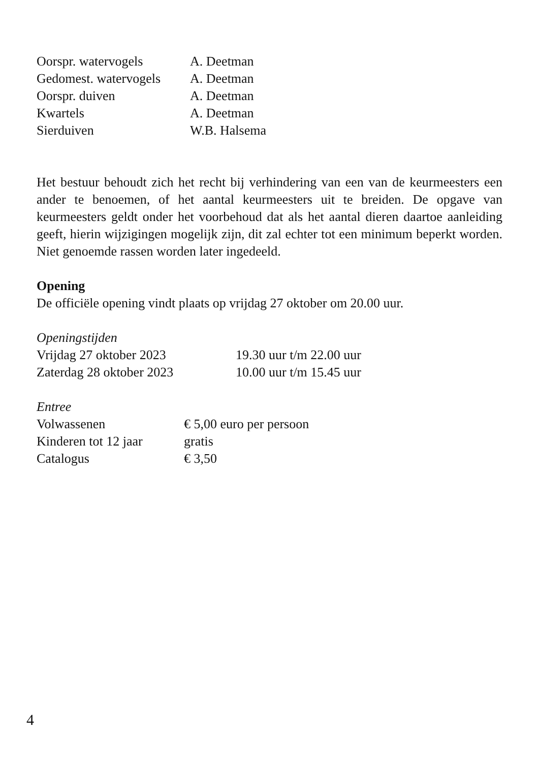| Oorspr. watervogels | A. Deetman |
| Gedomest. watervogels | A. Deetman |
| Oorspr. duiven | A. Deetman |
| Kwartels | A. Deetman |
| Sierduiven | W.B. Halsema |
Het bestuur behoudt zich het recht bij verhindering van een van de keurmeesters een ander te benoemen, of het aantal keurmeesters uit te breiden. De opgave van keurmeesters geldt onder het voorbehoud dat als het aantal dieren daartoe aanleiding geeft, hierin wijzigingen mogelijk zijn, dit zal echter tot een minimum beperkt worden. Niet genoemde rassen worden later ingedeeld.
Opening
De officiële opening vindt plaats op vrijdag 27 oktober om 20.00 uur.
Openingstijden
| Vrijdag 27 oktober 2023 | 19.30 uur t/m 22.00 uur |
| Zaterdag 28 oktober 2023 | 10.00 uur t/m 15.45 uur |
Entree
| Volwassenen | € 5,00 euro per persoon |
| Kinderen tot 12 jaar | gratis |
| Catalogus | € 3,50 |
4